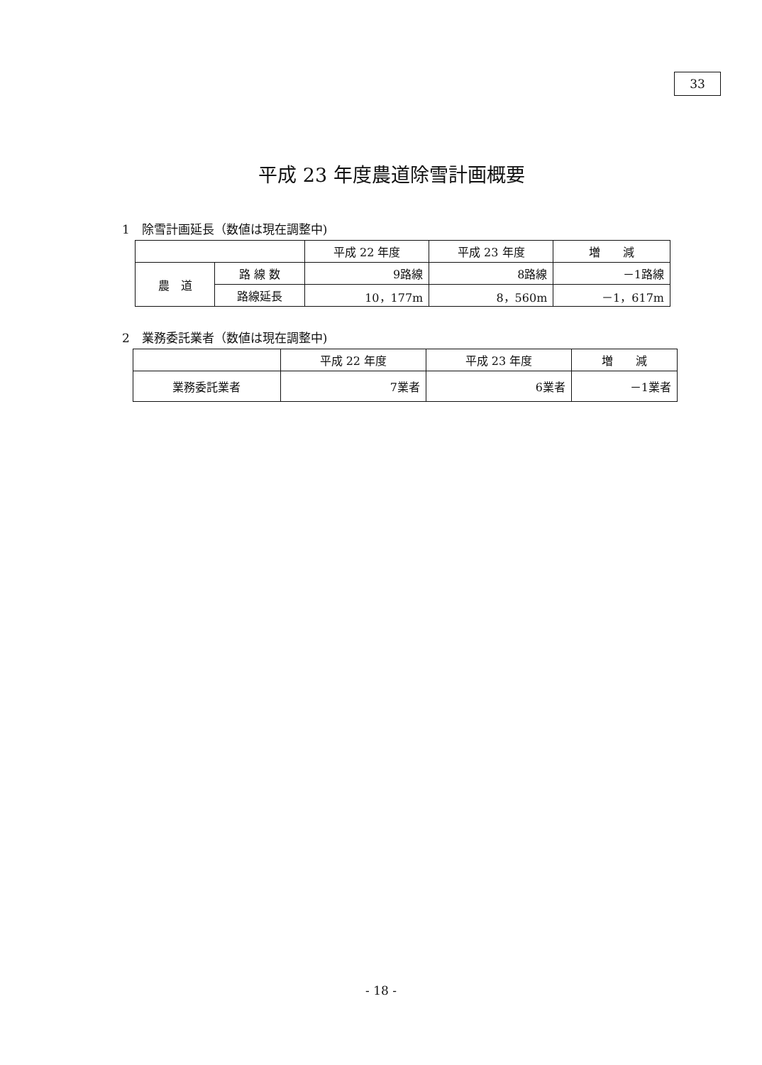33
平成 23 年度農道除雪計画概要
1　除雪計画延長（数値は現在調整中)
| | | 平成 22 年度 | 平成 23 年度 | 増 減 |
| --- | --- | --- | --- | --- |
| 農 道 | 路 線 数 | 9路線 | 8路線 | －1路線 |
| | 路線延長 | 10，177m | 8，560m | －1，617m |
2　業務委託業者（数値は現在調整中)
| | 平成 22 年度 | 平成 23 年度 | 増 減 |
| --- | --- | --- | --- |
| 業務委託業者 | 7業者 | 6業者 | －1業者 |
- 18 -